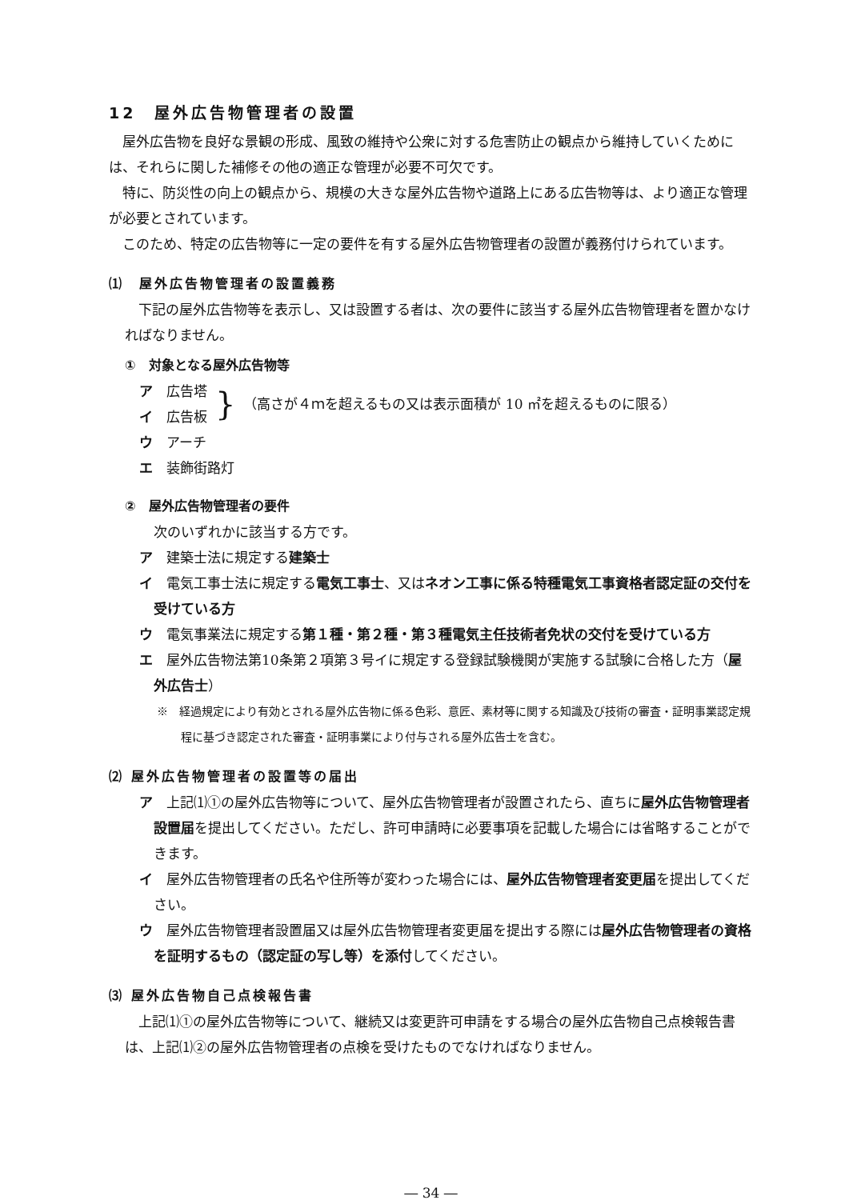12　屋外広告物管理者の設置
屋外広告物を良好な景観の形成、風致の維持や公衆に対する危害防止の観点から維持していくためには、それらに関した補修その他の適正な管理が必要不可欠です。
特に、防災性の向上の観点から、規模の大きな屋外広告物や道路上にある広告物等は、より適正な管理が必要とされています。
このため、特定の広告物等に一定の要件を有する屋外広告物管理者の設置が義務付けられています。
⑴　屋外広告物管理者の設置義務
下記の屋外広告物等を表示し、又は設置する者は、次の要件に該当する屋外広告物管理者を置かなければなりません。
①　対象となる屋外広告物等
ア　広告塔
イ　広告板
}
（高さが４ｍを超えるもの又は表示面積が 10 ㎡を超えるものに限る）
ウ　アーチ
エ　装飾街路灯
②　屋外広告物管理者の要件
次のいずれかに該当する方です。
ア　建築士法に規定する建築士
イ　電気工事士法に規定する電気工事士、又はネオン工事に係る特種電気工事資格者認定証の交付を受けている方
ウ　電気事業法に規定する第１種・第２種・第３種電気主任技術者免状の交付を受けている方
エ　屋外広告物法第10条第２項第３号イに規定する登録試験機関が実施する試験に合格した方（屋外広告士）
※　経過規定により有効とされる屋外広告物に係る色彩、意匠、素材等に関する知識及び技術の審査・証明事業認定規程に基づき認定された審査・証明事業により付与される屋外広告士を含む。
⑵ 屋外広告物管理者の設置等の届出
ア　上記⑴①の屋外広告物等について、屋外広告物管理者が設置されたら、直ちに屋外広告物管理者設置届を提出してください。ただし、許可申請時に必要事項を記載した場合には省略することができます。
イ　屋外広告物管理者の氏名や住所等が変わった場合には、屋外広告物管理者変更届を提出してください。
ウ　屋外広告物管理者設置届又は屋外広告物管理者変更届を提出する際には屋外広告物管理者の資格を証明するもの（認定証の写し等）を添付してください。
⑶ 屋外広告物自己点検報告書
上記⑴①の屋外広告物等について、継続又は変更許可申請をする場合の屋外広告物自己点検報告書は、上記⑴②の屋外広告物管理者の点検を受けたものでなければなりません。
― 34 ―